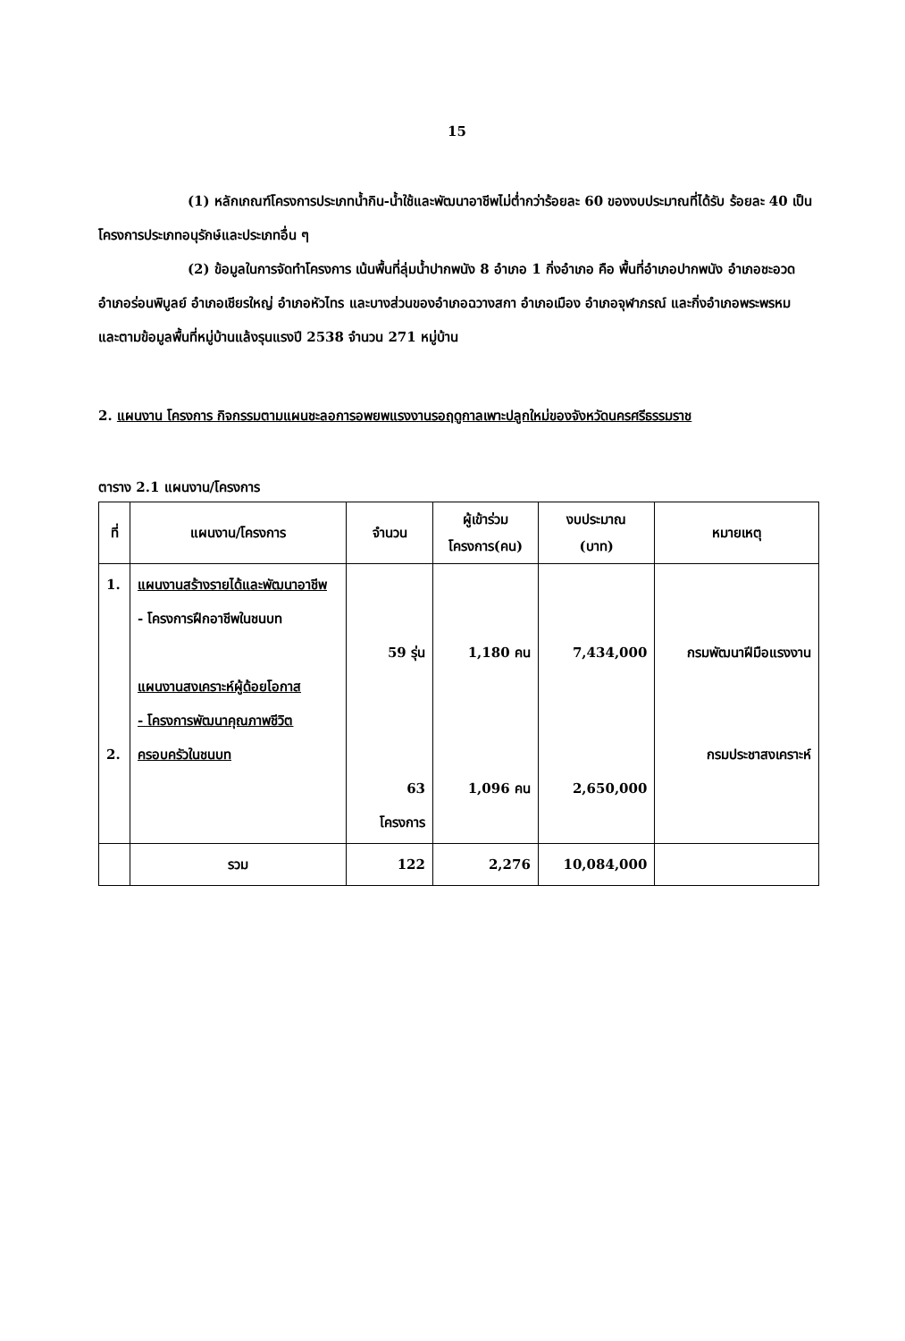15
(1) หลักเกณฑ์โครงการประเภทน้ำกิน-น้ำใช้และพัฒนาอาชีพไม่ต่ำกว่าร้อยละ 60 ของงบประมาณที่ได้รับ ร้อยละ 40 เป็นโครงการประเภทอนุรักษ์และประเภทอื่น ๆ
(2) ข้อมูลในการจัดทำโครงการ เน้นพื้นที่ลุ่มน้ำปากพนัง 8 อำเภอ 1 กิ่งอำเภอ คือ พื้นที่อำเภอปากพนัง อำเภอชะอวด อำเภอร่อนพิบูลย์ อำเภอเชียรใหญ่ อำเภอหัวไทร และบางส่วนของอำเภอฉวางสกา อำเภอเมือง อำเภอจุฬาภรณ์ และกิ่งอำเภอพระพรหม และตามข้อมูลพื้นที่หมู่บ้านแล้งรุนแรงปี 2538 จำนวน 271 หมู่บ้าน
2. แผนงาน โครงการ กิจกรรมตามแผนชะลอการอพยพแรงงานรอฤดูกาลเพาะปลูกใหม่ของจังหวัดนครศรีธรรมราช
ตาราง 2.1 แผนงาน/โครงการ
| ที่ | แผนงาน/โครงการ | จำนวน | ผู้เข้าร่วม โครงการ(คน) | งบประมาณ (บาท) | หมายเหตุ |
| --- | --- | --- | --- | --- | --- |
| 1. 2. | แผนงานสร้างรายได้และพัฒนาอาชีพ - โครงการฝึกอาชีพในชนบท แผนงานสงเคราะห์ผู้ด้อยโอกาส - โครงการพัฒนาคุณภาพชีวิตครอบครัวในชนบท | 59 รุ่น 63 โครงการ | 1,180 คน 1,096 คน | 7,434,000 2,650,000 | กรมพัฒนาฝีมือแรงงาน กรมประชาสงเคราะห์ |
| | รวม | 122 | 2,276 | 10,084,000 | |